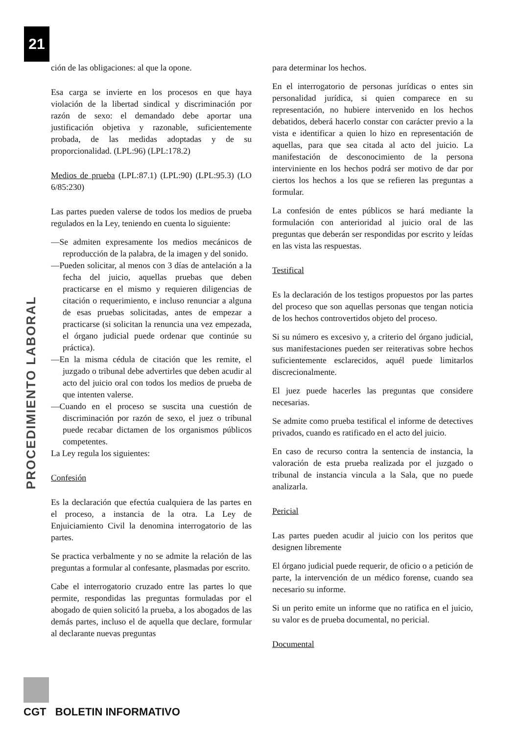21
PROCEDIMIENTO LABORAL
ción de las obligaciones: al que la opone.
Esa carga se invierte en los procesos en que haya violación de la libertad sindical y discriminación por razón de sexo: el demandado debe aportar una justificación objetiva y razonable, suficientemente probada, de las medidas adoptadas y de su proporcionalidad. (LPL:96) (LPL:178.2)
Medios de prueba (LPL:87.1) (LPL:90) (LPL:95.3) (LO 6/85:230)
Las partes pueden valerse de todos los medios de prueba regulados en la Ley, teniendo en cuenta lo siguiente:
—Se admiten expresamente los medios mecánicos de reproducción de la palabra, de la imagen y del sonido.
—Pueden solicitar, al menos con 3 días de antelación a la fecha del juicio, aquellas pruebas que deben practicarse en el mismo y requieren diligencias de citación o requerimiento, e incluso renunciar a alguna de esas pruebas solicitadas, antes de empezar a practicarse (si solicitan la renuncia una vez empezada, el órgano judicial puede ordenar que continúe su práctica).
—En la misma cédula de citación que les remite, el juzgado o tribunal debe advertirles que deben acudir al acto del juicio oral con todos los medios de prueba de que intenten valerse.
—Cuando en el proceso se suscita una cuestión de discriminación por razón de sexo, el juez o tribunal puede recabar dictamen de los organismos públicos competentes.
La Ley regula los siguientes:
Confesión
Es la declaración que efectúa cualquiera de las partes en el proceso, a instancia de la otra. La Ley de Enjuiciamiento Civil la denomina interrogatorio de las partes.
Se practica verbalmente y no se admite la relación de las preguntas a formular al confesante, plasmadas por escrito.
Cabe el interrogatorio cruzado entre las partes lo que permite, respondidas las preguntas formuladas por el abogado de quien solicitó la prueba, a los abogados de las demás partes, incluso el de aquella que declare, formular al declarante nuevas preguntas
para determinar los hechos.
En el interrogatorio de personas jurídicas o entes sin personalidad jurídica, si quien comparece en su representación, no hubiere intervenido en los hechos debatidos, deberá hacerlo constar con carácter previo a la vista e identificar a quien lo hizo en representación de aquellas, para que sea citada al acto del juicio. La manifestación de desconocimiento de la persona interviniente en los hechos podrá ser motivo de dar por ciertos los hechos a los que se refieren las preguntas a formular.
La confesión de entes públicos se hará mediante la formulación con anterioridad al juicio oral de las preguntas que deberán ser respondidas por escrito y leídas en las vista las respuestas.
Testifical
Es la declaración de los testigos propuestos por las partes del proceso que son aquellas personas que tengan noticia de los hechos controvertidos objeto del proceso.
Si su número es excesivo y, a criterio del órgano judicial, sus manifestaciones pueden ser reiterativas sobre hechos suficientemente esclarecidos, aquél puede limitarlos discrecionalmente.
El juez puede hacerles las preguntas que considere necesarias.
Se admite como prueba testifical el informe de detectives privados, cuando es ratificado en el acto del juicio.
En caso de recurso contra la sentencia de instancia, la valoración de esta prueba realizada por el juzgado o tribunal de instancia vincula a la Sala, que no puede analizarla.
Pericial
Las partes pueden acudir al juicio con los peritos que designen libremente
El órgano judicial puede requerir, de oficio o a petición de parte, la intervención de un médico forense, cuando sea necesario su informe.
Si un perito emite un informe que no ratifica en el juicio, su valor es de prueba documental, no pericial.
Documental
CGT BOLETIN INFORMATIVO